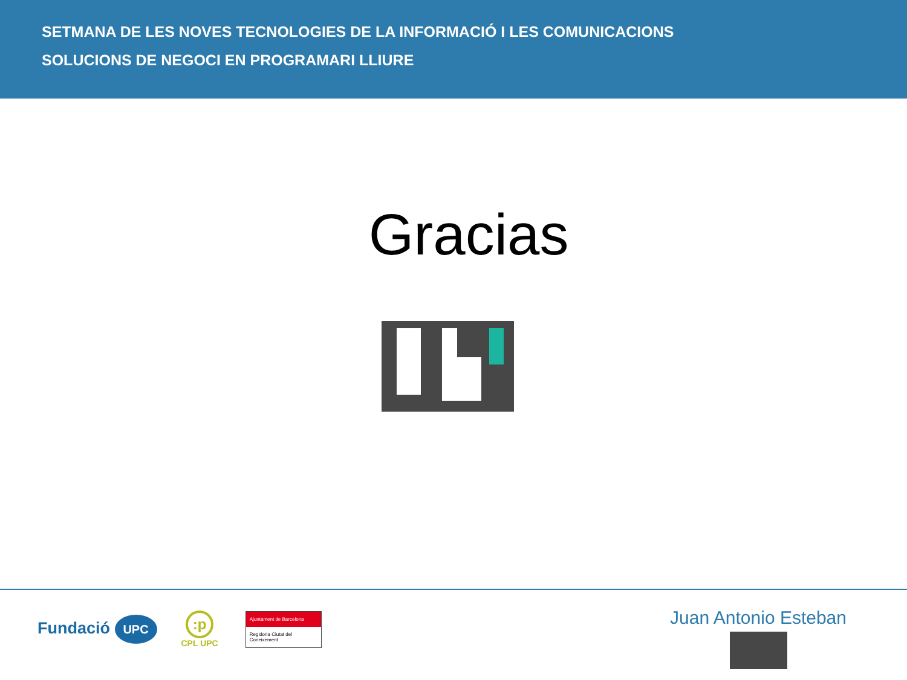SETMANA DE LES NOVES TECNOLOGIES DE LA INFORMACIÓ I LES COMUNICACIONS
SOLUCIONS DE NEGOCI EN PROGRAMARI LLIURE
Gracias
Fundació UPC
:p
CPL UPC
Ajuntament de Barcelona
Regidoria Ciutat del Coneixement
Juan Antonio Esteban